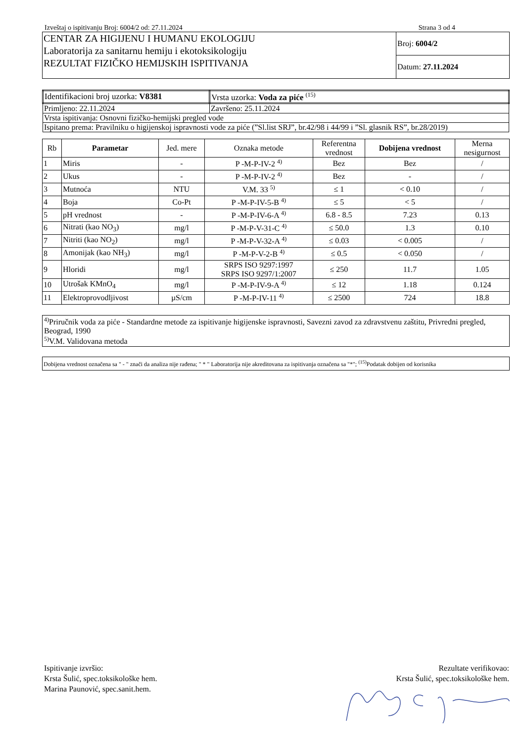Izveštaj o ispitivanju Broj: 6004/2 od: 27.11.2024 Strana 3 od 4
| CENTAR ZA HIGIJENU I HUMANU EKOLOGIJU Laboratorija za sanitarnu hemiju i ekotoksikologiju REZULTAT FIZIČKO HEMIJSKIH ISPITIVANJA | Broj: 6004/2 |
| | Datum: 27.11.2024 |
| Identifikacioni broj uzorka: V8381 | Vrsta uzorka: Voda za piće <sup>(15)</sup> |
| Primljeno: 22.11.2024 | Završeno: 25.11.2024 |
| Vrsta ispitivanja: Osnovni fizičko-hemijski pregled vode | |
| Ispitano prema: Pravilniku o higijenskoj ispravnosti vode za piće (”Sl.list SRJ”, br.42/98 i 44/99 i ”Sl. glasnik RS”, br.28/2019) | |
| Rb | Parametar | Jed. mere | Oznaka metode | Referentna vrednost | Dobijena vrednost | Merna nesigurnost |
| --- | --- | --- | --- | --- | --- | --- |
| 1 | Miris | - | P -M-P-IV-2 <sup>4)</sup> | Bez | Bez | / |
| 2 | Ukus | - | P -M-P-IV-2 <sup>4)</sup> | Bez | - | / |
| 3 | Mutnoća | NTU | V.M. 33 <sup>5)</sup> | ≤ 1 | < 0.10 | / |
| 4 | Boja | Co-Pt | P -M-P-IV-5-B <sup>4)</sup> | ≤ 5 | < 5 | / |
| 5 | pH vrednost | - | P -M-P-IV-6-A <sup>4)</sup> | 6.8 - 8.5 | 7.23 | 0.13 |
| 6 | Nitrati (kao NO<sub>3</sub>) | mg/l | P -M-P-V-31-C <sup>4)</sup> | ≤ 50.0 | 1.3 | 0.10 |
| 7 | Nitriti (kao NO<sub>2</sub>) | mg/l | P -M-P-V-32-A <sup>4)</sup> | ≤ 0.03 | < 0.005 | / |
| 8 | Amonijak (kao NH<sub>3</sub>) | mg/l | P -M-P-V-2-B <sup>4)</sup> | ≤ 0.5 | < 0.050 | / |
| 9 | Hloridi | mg/l | SRPS ISO 9297:1997 SRPS ISO 9297/1:2007 | ≤ 250 | 11.7 | 1.05 |
| 10 | Utrošak KMnO<sub>4</sub> | mg/l | P -M-P-IV-9-A <sup>4)</sup> | ≤ 12 | 1.18 | 0.124 |
| 11 | Elektroprovodljivost | µS/cm | P -M-P-IV-11 <sup>4)</sup> | ≤ 2500 | 724 | 18.8 |
<sup>4)</sup> Priručnik voda za piće - Standardne metode za ispitivanje higijenske ispravnosti, Savezni zavod za zdravstvenu zaštitu, Privredni pregled, Beograd, 1990
<sup>5)</sup> V.M. Validovana metoda
Dobijena vrednost označena sa " - " znači da analiza nije rađena; " * " Laboratorija nije akreditovana za ispitivanja označena sa "*"; <sup>(15)</sup>Podatak dobijen od korisnika
Ispitivanje izvršio:
Krsta Šulić, spec.toksikološke hem.
Marina Paunović, spec.sanit.hem.
Rezultate verifikovao:
Krsta Šulić, spec.toksikološke hem.